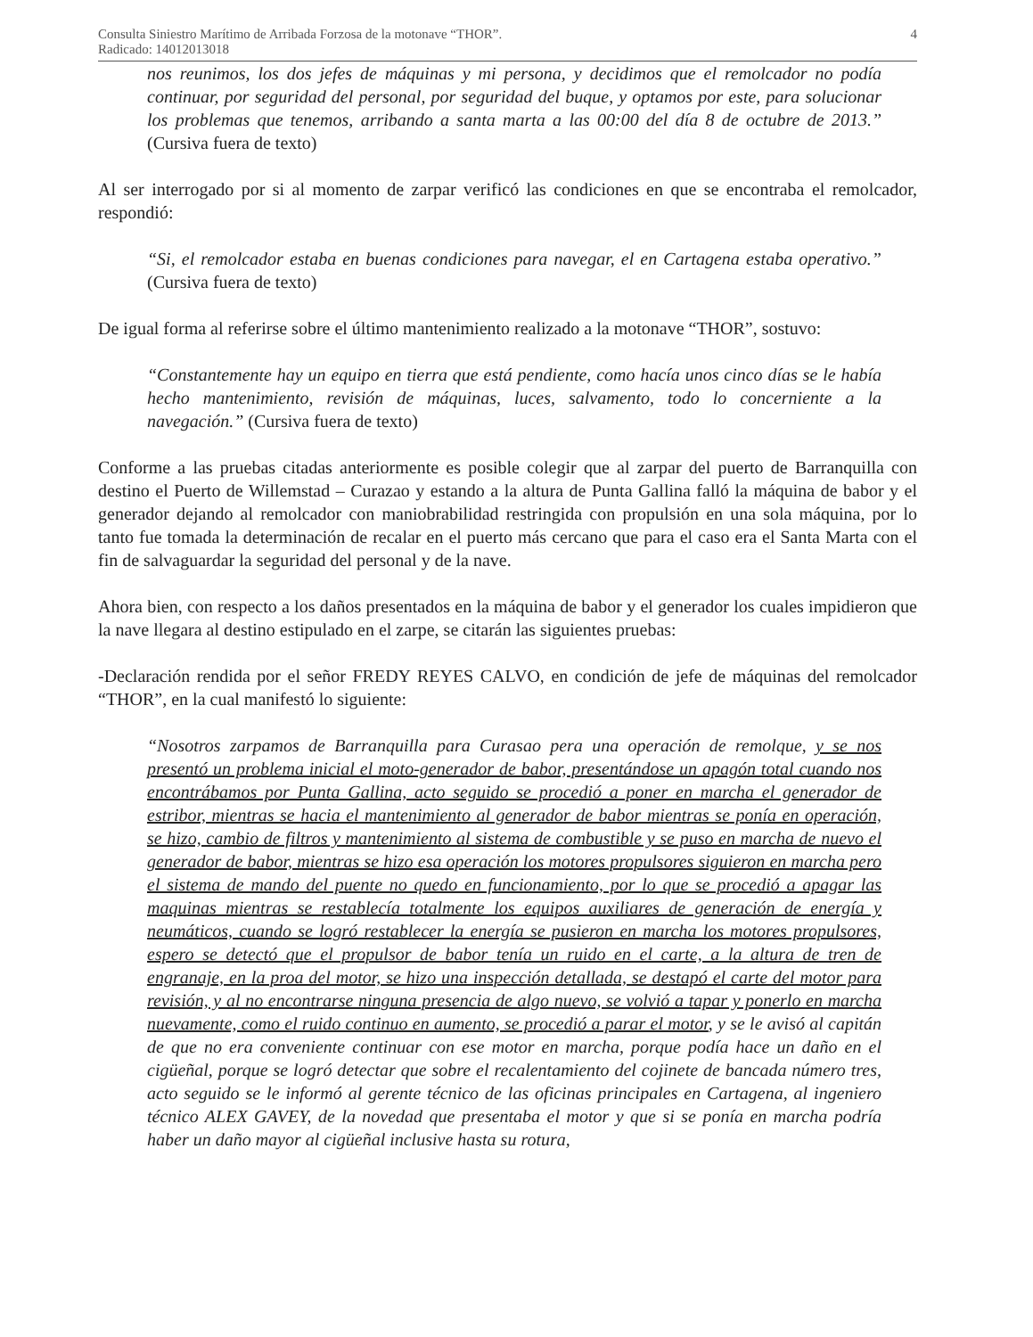Consulta Siniestro Marítimo de Arribada Forzosa de la motonave “THOR”.
Radicado: 14012013018
4
nos reunimos, los dos jefes de máquinas y mi persona, y decidimos que el remolcador no podía continuar, por seguridad del personal, por seguridad del buque, y optamos por este, para solucionar los problemas que tenemos, arribando a santa marta a las 00:00 del día 8 de octubre de 2013.” (Cursiva fuera de texto)
Al ser interrogado por si al momento de zarpar verificó las condiciones en que se encontraba el remolcador, respondió:
“Si, el remolcador estaba en buenas condiciones para navegar, el en Cartagena estaba operativo.” (Cursiva fuera de texto)
De igual forma al referirse sobre el último mantenimiento realizado a la motonave “THOR”, sostuvo:
“Constantemente hay un equipo en tierra que está pendiente, como hacía unos cinco días se le había hecho mantenimiento, revisión de máquinas, luces, salvamento, todo lo concerniente a la navegación.” (Cursiva fuera de texto)
Conforme a las pruebas citadas anteriormente es posible colegir que al zarpar del puerto de Barranquilla con destino el Puerto de Willemstad – Curazao y estando a la altura de Punta Gallina falló la máquina de babor y el generador dejando al remolcador con maniobrabilidad restringida con propulsión en una sola máquina, por lo tanto fue tomada la determinación de recalar en el puerto más cercano que para el caso era el Santa Marta con el fin de salvaguardar la seguridad del personal y de la nave.
Ahora bien, con respecto a los daños presentados en la máquina de babor y el generador los cuales impidieron que la nave llegara al destino estipulado en el zarpe, se citarán las siguientes pruebas:
-Declaración rendida por el señor FREDY REYES CALVO, en condición de jefe de máquinas del remolcador “THOR”, en la cual manifestó lo siguiente:
“Nosotros zarpamos de Barranquilla para Curasao pera una operación de remolque, y se nos presentó un problema inicial el moto-generador de babor, presentándose un apagón total cuando nos encontrábamos por Punta Gallina, acto seguido se procedió a poner en marcha el generador de estribor, mientras se hacia el mantenimiento al generador de babor mientras se ponía en operación, se hizo, cambio de filtros y mantenimiento al sistema de combustible y se puso en marcha de nuevo el generador de babor, mientras se hizo esa operación los motores propulsores siguieron en marcha pero el sistema de mando del puente no quedo en funcionamiento, por lo que se procedió a apagar las maquinas mientras se restablecía totalmente los equipos auxiliares de generación de energía y neumáticos, cuando se logró restablecer la energía se pusieron en marcha los motores propulsores, espero se detectó que el propulsor de babor tenía un ruido en el carte, a la altura de tren de engranaje, en la proa del motor, se hizo una inspección detallada, se destapó el carte del motor para revisión, y al no encontrarse ninguna presencia de algo nuevo, se volvió a tapar y ponerlo en marcha nuevamente, como el ruido continuo en aumento, se procedió a parar el motor, y se le avisó al capitán de que no era conveniente continuar con ese motor en marcha, porque podía hace un daño en el cigüeñal, porque se logró detectar que sobre el recalentamiento del cojinete de bancada número tres, acto seguido se le informó al gerente técnico de las oficinas principales en Cartagena, al ingeniero técnico ALEX GAVEY, de la novedad que presentaba el motor y que si se ponía en marcha podría haber un daño mayor al cigüeñal inclusive hasta su rotura,